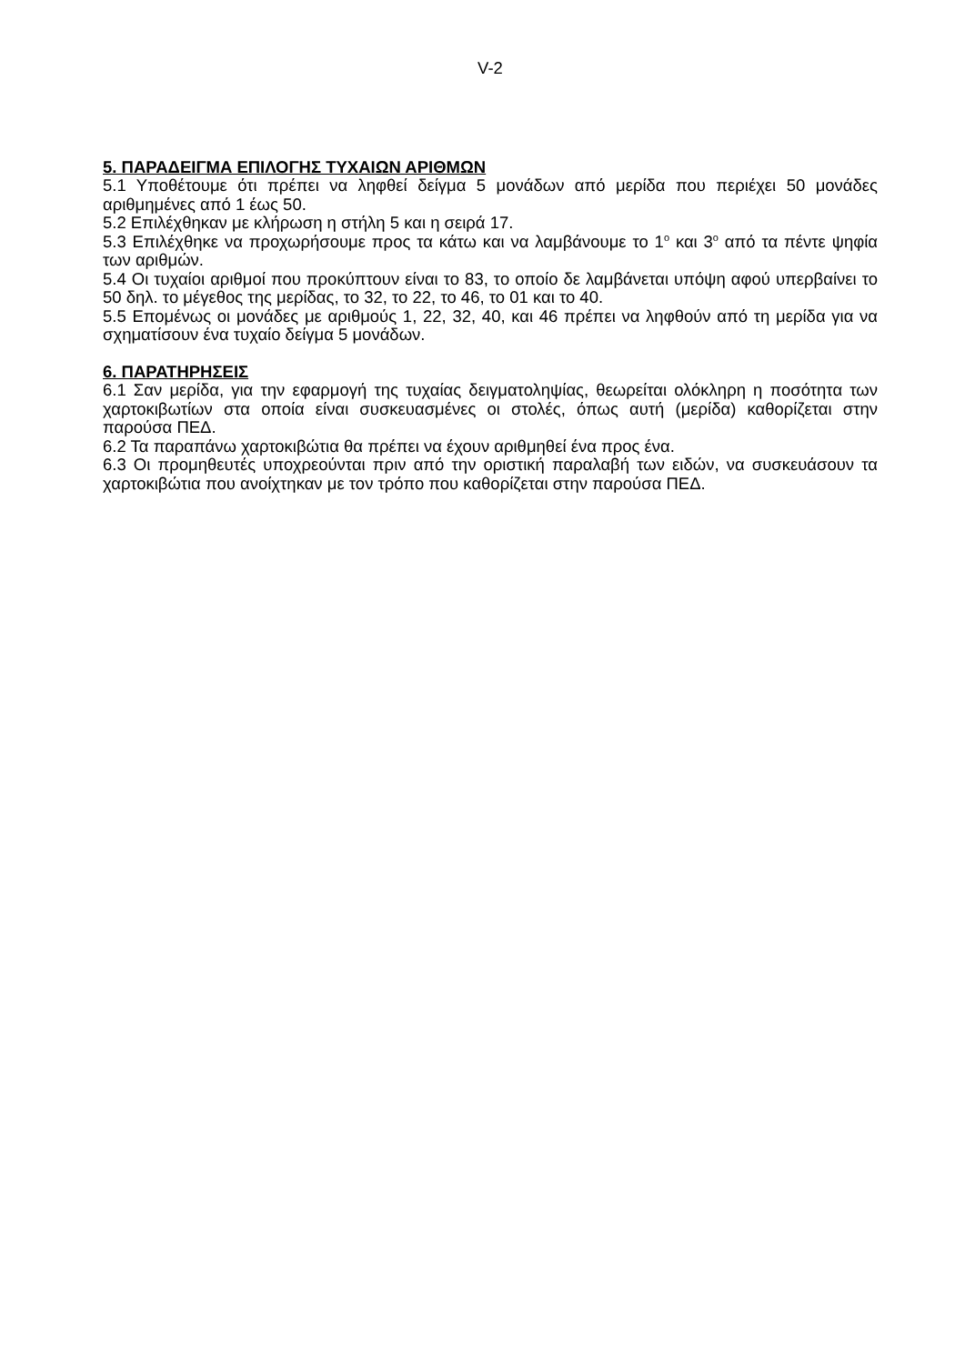V-2
5. ΠΑΡΑΔΕΙΓΜΑ ΕΠΙΛΟΓΗΣ ΤΥΧΑΙΩΝ ΑΡΙΘΜΩΝ
5.1 Υποθέτουμε ότι πρέπει να ληφθεί δείγμα 5 μονάδων από μερίδα που περιέχει 50 μονάδες αριθμημένες από 1 έως 50.
5.2 Επιλέχθηκαν με κλήρωση η στήλη 5 και η σειρά 17.
5.3 Επιλέχθηκε να προχωρήσουμε προς τα κάτω και να λαμβάνουμε το 1<sup>ο</sup> και 3<sup>ο</sup> από τα πέντε ψηφία των αριθμών.
5.4 Οι τυχαίοι αριθμοί που προκύπτουν είναι το 83, το οποίο δε λαμβάνεται υπόψη αφού υπερβαίνει το 50 δηλ. το μέγεθος της μερίδας, το 32, το 22, το 46, το 01 και το 40.
5.5 Επομένως οι μονάδες με αριθμούς 1, 22, 32, 40, και 46 πρέπει να ληφθούν από τη μερίδα για να σχηματίσουν ένα τυχαίο δείγμα 5 μονάδων.
6. ΠΑΡΑΤΗΡΗΣΕΙΣ
6.1 Σαν μερίδα, για την εφαρμογή της τυχαίας δειγματοληψίας, θεωρείται ολόκληρη η ποσότητα των χαρτοκιβωτίων στα οποία είναι συσκευασμένες οι στολές, όπως αυτή (μερίδα) καθορίζεται στην παρούσα ΠΕΔ.
6.2 Τα παραπάνω χαρτοκιβώτια θα πρέπει να έχουν αριθμηθεί ένα προς ένα.
6.3 Οι προμηθευτές υποχρεούνται πριν από την οριστική παραλαβή των ειδών, να συσκευάσουν τα χαρτοκιβώτια που ανοίχτηκαν με τον τρόπο που καθορίζεται στην παρούσα ΠΕΔ.